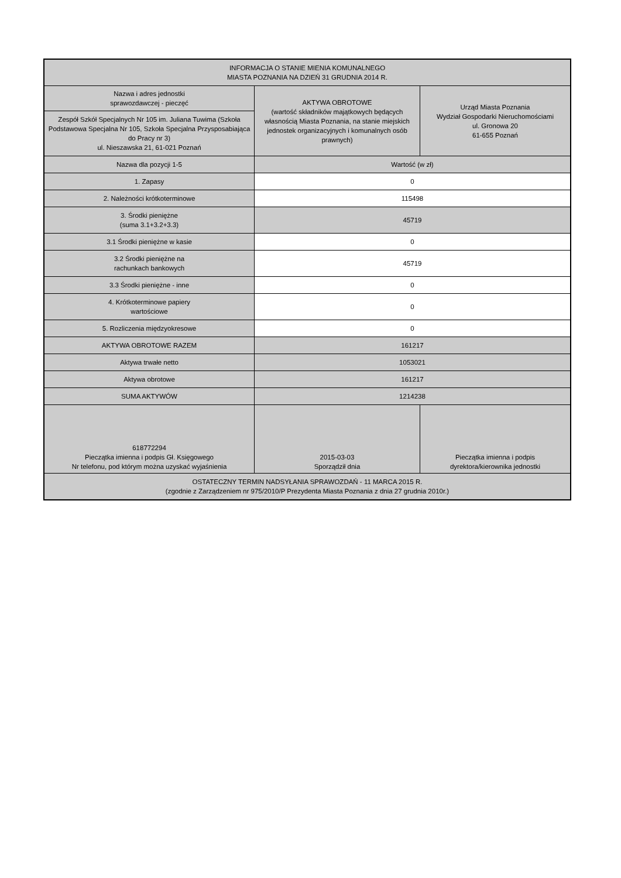| INFORMACJA O STANIE MIENIA KOMUNALNEGO MIASTA POZNANIA NA DZIEŃ 31 GRUDNIA 2014 R. | | |
| Nazwa i adres jednostki sprawozdawczej - pieczęć | AKTYWA OBROTOWE (wartość składników majątkowych będących własnością Miasta Poznania, na stanie miejskich jednostek organizacyjnych i komunalnych osób prawnych) | Urząd Miasta Poznania Wydział Gospodarki Nieruchomościami ul. Gronowa 20 61-655 Poznań |
| Zespół Szkół Specjalnych Nr 105 im. Juliana Tuwima (Szkoła Podstawowa Specjalna Nr 105, Szkoła Specjalna Przysposabiająca do Pracy nr 3) ul. Nieszawska 21, 61-021 Poznań | | |
| Nazwa dla pozycji 1-5 | Wartość (w zł) | |
| 1. Zapasy | 0 | |
| 2. Należności krótkoterminowe | 115498 | |
| 3. Środki pieniężne (suma 3.1+3.2+3.3) | 45719 | |
| 3.1 Środki pieniężne w kasie | 0 | |
| 3.2 Środki pieniężne na rachunkach bankowych | 45719 | |
| 3.3 Środki pieniężne - inne | 0 | |
| 4. Krótkoterminowe papiery wartościowe | 0 | |
| 5. Rozliczenia międzyokresowe | 0 | |
| AKTYWA OBROTOWE RAZEM | 161217 | |
| Aktywa trwałe netto | 1053021 | |
| Aktywa obrotowe | 161217 | |
| SUMA AKTYWÓW | 1214238 | |
| 618772294 Pieczątka imienna i podpis Gł. Księgowego Nr telefonu, pod którym można uzyskać wyjaśnienia | 2015-03-03 Sporządził dnia | Pieczątka imienna i podpis dyrektora/kierownika jednostki |
| OSTATECZNY TERMIN NADSYŁANIA SPRAWOZDAŃ - 11 MARCA 2015 R. (zgodnie z Zarządzeniem nr 975/2010/P Prezydenta Miasta Poznania z dnia 27 grudnia 2010r.) | | |